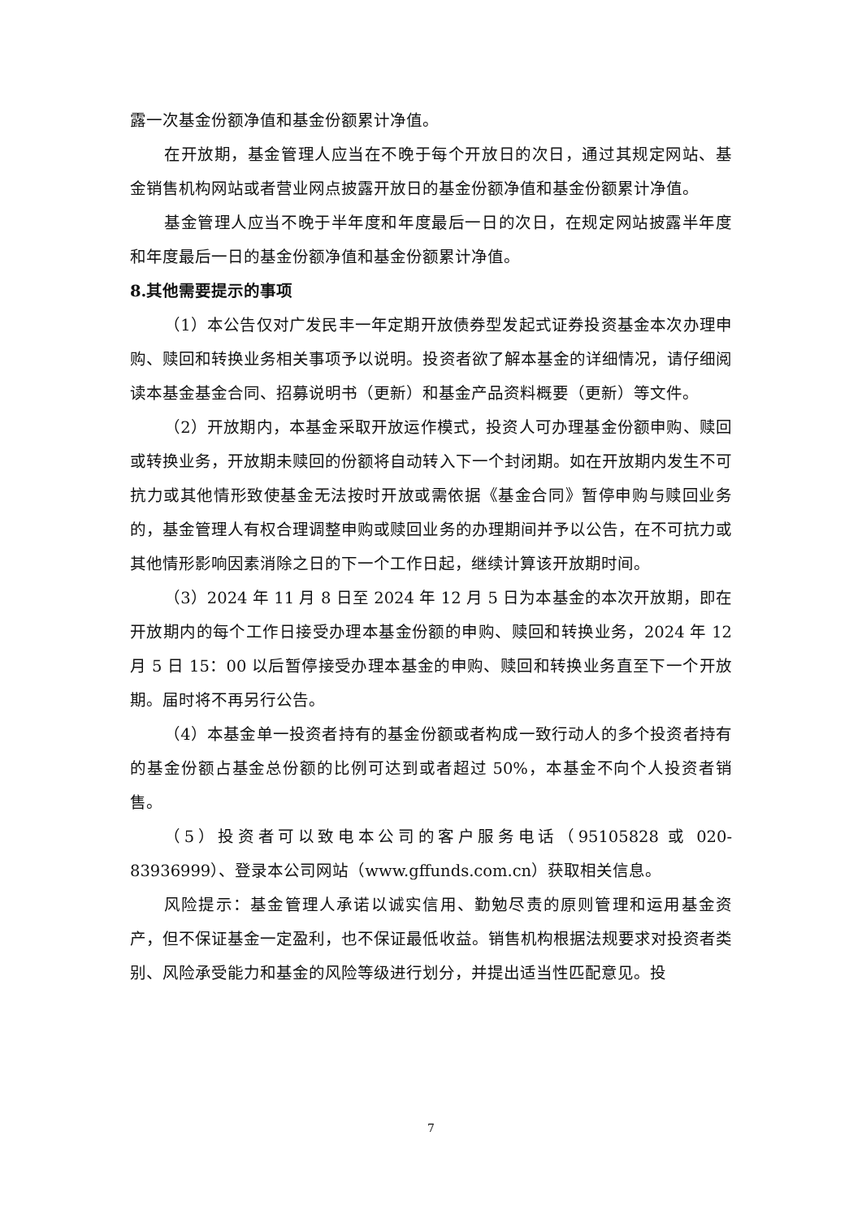露一次基金份额净值和基金份额累计净值。
在开放期，基金管理人应当在不晚于每个开放日的次日，通过其规定网站、基金销售机构网站或者营业网点披露开放日的基金份额净值和基金份额累计净值。
基金管理人应当不晚于半年度和年度最后一日的次日，在规定网站披露半年度和年度最后一日的基金份额净值和基金份额累计净值。
8.其他需要提示的事项
（1）本公告仅对广发民丰一年定期开放债券型发起式证券投资基金本次办理申购、赎回和转换业务相关事项予以说明。投资者欲了解本基金的详细情况，请仔细阅读本基金基金合同、招募说明书（更新）和基金产品资料概要（更新）等文件。
（2）开放期内，本基金采取开放运作模式，投资人可办理基金份额申购、赎回或转换业务，开放期未赎回的份额将自动转入下一个封闭期。如在开放期内发生不可抗力或其他情形致使基金无法按时开放或需依据《基金合同》暂停申购与赎回业务的，基金管理人有权合理调整申购或赎回业务的办理期间并予以公告，在不可抗力或其他情形影响因素消除之日的下一个工作日起，继续计算该开放期时间。
（3）2024 年 11 月 8 日至 2024 年 12 月 5 日为本基金的本次开放期，即在开放期内的每个工作日接受办理本基金份额的申购、赎回和转换业务，2024 年 12 月 5 日 15：00 以后暂停接受办理本基金的申购、赎回和转换业务直至下一个开放期。届时将不再另行公告。
（4）本基金单一投资者持有的基金份额或者构成一致行动人的多个投资者持有的基金份额占基金总份额的比例可达到或者超过 50%，本基金不向个人投资者销售。
（5）投资者可以致电本公司的客户服务电话（95105828 或 020-83936999）、登录本公司网站（www.gffunds.com.cn）获取相关信息。
风险提示：基金管理人承诺以诚实信用、勤勉尽责的原则管理和运用基金资产，但不保证基金一定盈利，也不保证最低收益。销售机构根据法规要求对投资者类别、风险承受能力和基金的风险等级进行划分，并提出适当性匹配意见。投
7